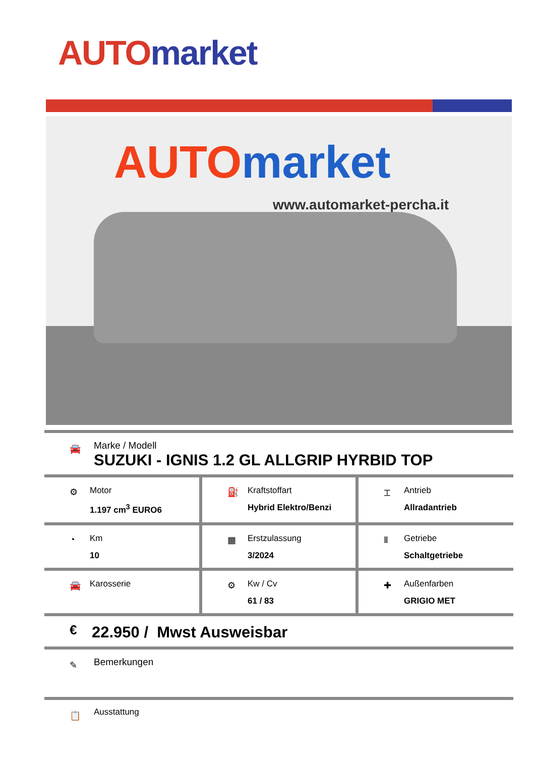AUTO market
AUTO market
www.automarket-percha.it
🚘
Marke / Modell
SUZUKI - IGNIS 1.2 GL ALLGRIP HYRBID TOP
| ⚙ Motor 1.197 cm<sup>3</sup> EURO6 | ⛽ Kraftstoffart Hybrid Elektro/Benzi | ⌶ Antrieb Allradantrieb |
| ◔ Km 10 | ▦ Erstzulassung 3/2024 | Ⅱ Getriebe Schaltgetriebe |
| 🚘 Karosserie | ⚙ Kw / Cv 61 / 83 | ✚ Außenfarben GRIGIO MET |
€ 22.950 / Mwst Ausweisbar
✎ Bemerkungen
📋 Ausstattung